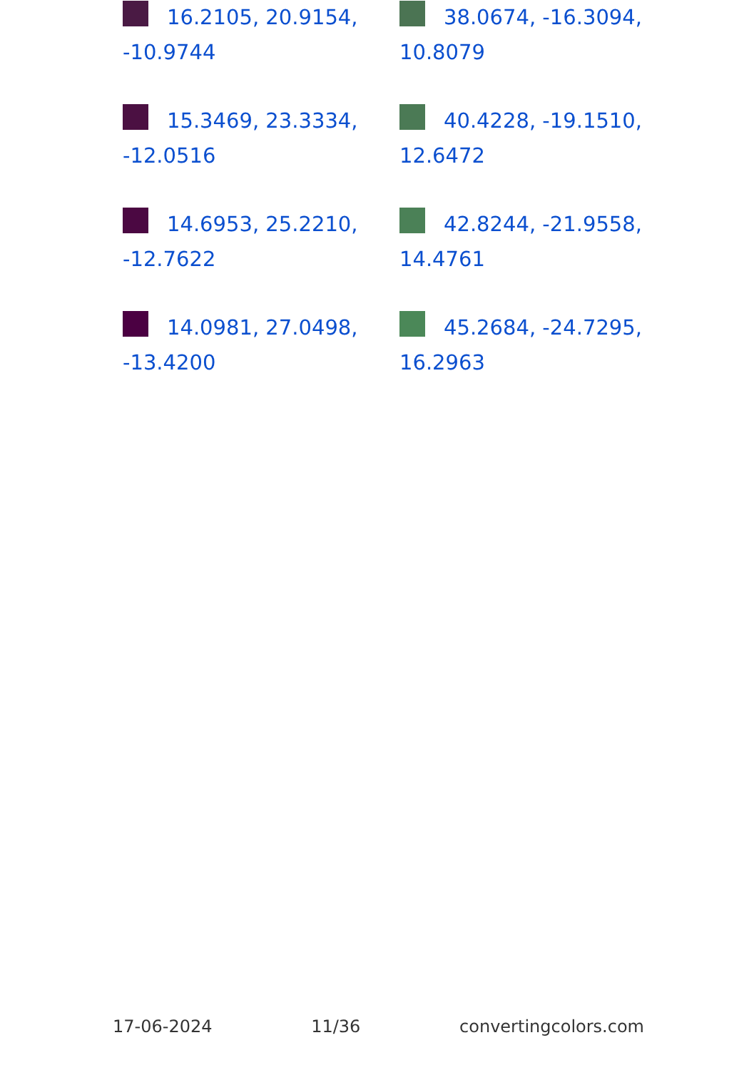16.2105, 20.9154, -10.9744
38.0674, -16.3094, 10.8079
15.3469, 23.3334, -12.0516
40.4228, -19.1510, 12.6472
14.6953, 25.2210, -12.7622
42.8244, -21.9558, 14.4761
14.0981, 27.0498, -13.4200
45.2684, -24.7295, 16.2963
17-06-2024 11/36 convertingcolors.com